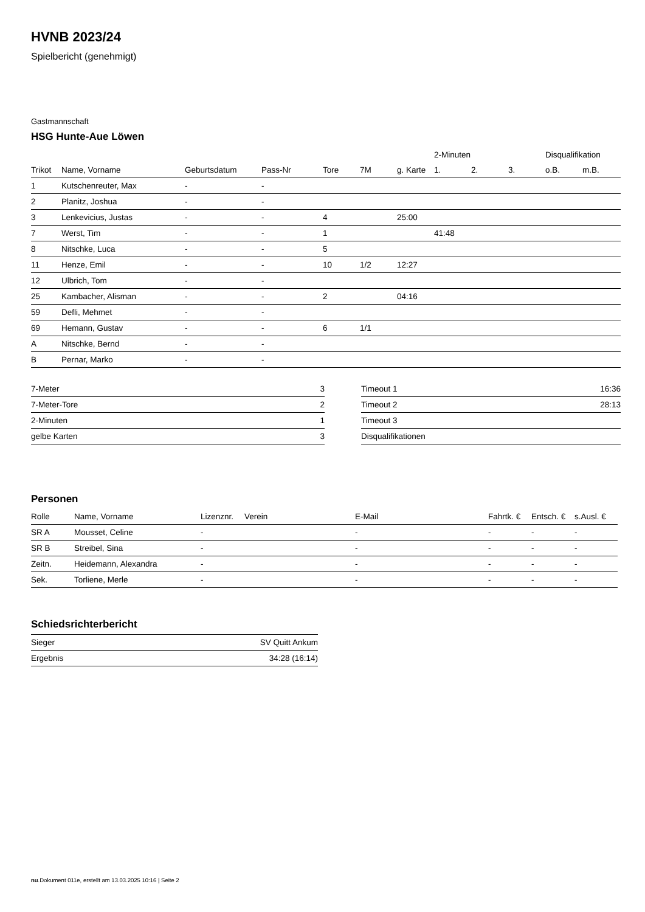HVNB 2023/24
Spielbericht (genehmigt)
Gastmannschaft
HSG Hunte-Aue Löwen
| | | | | | | | 2-Minuten | | | Disqualifikation | |
| --- | --- | --- | --- | --- | --- | --- | --- | --- | --- | --- | --- |
| Trikot | Name, Vorname | Geburtsdatum | Pass-Nr | Tore | 7M | g. Karte | 1. | 2. | 3. | o.B. | m.B. |
| 1 | Kutschenreuter, Max | - | - | | | | | | | | |
| 2 | Planitz, Joshua | - | - | | | | | | | | |
| 3 | Lenkevicius, Justas | - | - | 4 | | 25:00 | | | | | |
| 7 | Werst, Tim | - | - | 1 | | | 41:48 | | | | |
| 8 | Nitschke, Luca | - | - | 5 | | | | | | | |
| 11 | Henze, Emil | - | - | 10 | 1/2 | 12:27 | | | | | |
| 12 | Ulbrich, Tom | - | - | | | | | | | | |
| 25 | Kambacher, Alisman | - | - | 2 | | 04:16 | | | | | |
| 59 | Defli, Mehmet | - | - | | | | | | | | |
| 69 | Hemann, Gustav | - | - | 6 | 1/1 | | | | | | |
| A | Nitschke, Bernd | - | - | | | | | | | | |
| B | Pernar, Marko | - | - | | | | | | | | |
| 7-Meter | 3 |
| 7-Meter-Tore | 2 |
| 2-Minuten | 1 |
| gelbe Karten | 3 |
| Timeout 1 | 16:36 |
| Timeout 2 | 28:13 |
| Timeout 3 | |
| Disqualifikationen | |
Personen
| Rolle | Name, Vorname | Lizenznr. | Verein | E-Mail | Fahrtk. € | Entsch. € | s.Ausl. € |
| --- | --- | --- | --- | --- | --- | --- | --- |
| SR A | Mousset, Celine | - | | - | - | - | - |
| SR B | Streibel, Sina | - | | - | - | - | - |
| Zeitn. | Heidemann, Alexandra | - | | - | - | - | - |
| Sek. | Torliene, Merle | - | | - | - | - | - |
Schiedsrichterbericht
| Sieger | SV Quitt Ankum |
| Ergebnis | 34:28 (16:14) |
nu.Dokument 011e, erstellt am 13.03.2025 10:16 | Seite 2